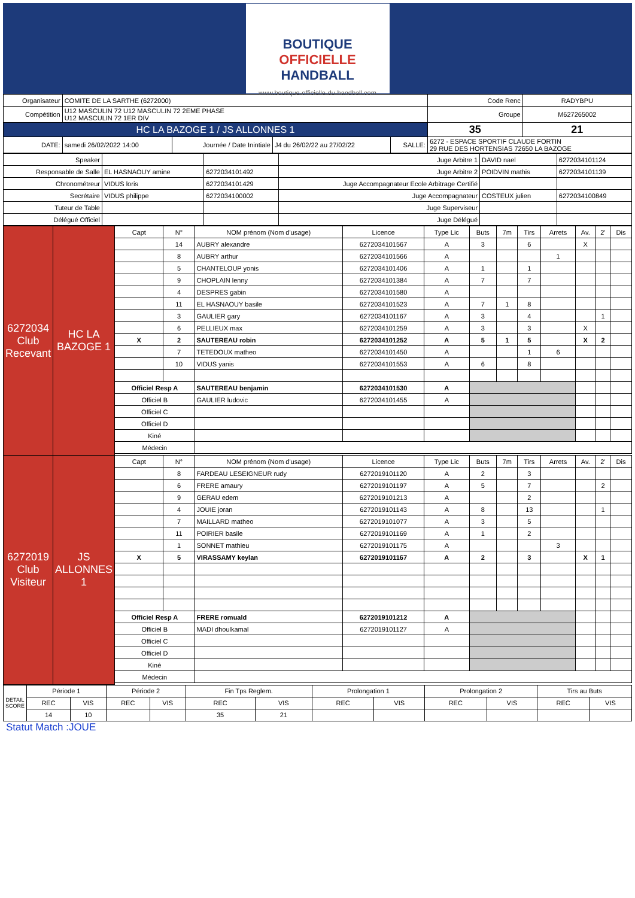BOUTIQUE
OFFICIELLE
HANDBALL
www.boutique-officielle-du-handball.com
| Organisateur | COMITE DE LA SARTHE (6272000) | | | | | Code Renc | RADYBPU |
| Compétition | U12 MASCULIN 72 U12 MASCULIN 72 2EME PHASE U12 MASCULIN 72 1ER DIV | | | | | Groupe | M627265002 |
| HC LA BAZOGE 1 / JS ALLONNES 1 | | | | | | 35 | 21 |
| DATE: | samedi 26/02/2022 14:00 | Journée / Date Inintiale | J4 du 26/02/22 au 27/02/22 | SALLE: | 6272 - ESPACE SPORTIF CLAUDE FORTIN 29 RUE DES HORTENSIAS 72650 LA BAZOGE | | |
| Speaker | | | Juge Arbitre 1 | DAVID nael | 6272034101124 |
| Responsable de Salle | EL HASNAOUY amine | 6272034101492 | Juge Arbitre 2 | POIDVIN mathis | 6272034101139 |
| Chronométreur | VIDUS loris | 6272034101429 | Juge Accompagnateur Ecole Arbitrage Certifié | | |
| Secrétaire | VIDUS philippe | 6272034100002 | Juge Accompagnateur | COSTEUX julien | 6272034100849 |
| Tuteur de Table | | | Juge Superviseur | | |
| Délégué Officiel | | | Juge Délégué | | |
| 6272034 Club Recevant | HC LA BAZOGE 1 | Capt | N° | NOM prénom (Nom d'usage) | Licence | Type Lic | Buts | 7m | Tirs | Arrets | Av. | 2' | Dis |
| | | | 14 | AUBRY alexandre | 6272034101567 | A | 3 | | 6 | | X | | |
| | | | 8 | AUBRY arthur | 6272034101566 | A | | | | 1 | | | |
| | | | 5 | CHANTELOUP yonis | 6272034101406 | A | 1 | | 1 | | | | |
| | | | 9 | CHOPLAIN lenny | 6272034101384 | A | 7 | | 7 | | | | |
| | | | 4 | DESPRES gabin | 6272034101580 | A | | | | | | | |
| | | | 11 | EL HASNAOUY basile | 6272034101523 | A | 7 | 1 | 8 | | | | |
| | | | 3 | GAULIER gary | 6272034101167 | A | 3 | | 4 | | | 1 | |
| | | | 6 | PELLIEUX max | 6272034101259 | A | 3 | | 3 | | X | | |
| | | X | 2 | SAUTEREAU robin | 6272034101252 | A | 5 | 1 | 5 | | X | 2 | |
| | | | 7 | TETEDOUX matheo | 6272034101450 | A | | | 1 | 6 | | | |
| | | | 10 | VIDUS yanis | 6272034101553 | A | 6 | | 8 | | | | |
| | | Officiel Resp A | | SAUTEREAU benjamin | 6272034101530 | A | | | | | | | |
| | | Officiel B | | GAULIER ludovic | 6272034101455 | A | | | | | | | |
| | | Officiel C | | | | | | | | | | | |
| | | Officiel D | | | | | | | | | | | |
| | | Kiné | | | | | | | | | | | |
| | | Médecin | | | | | | | | | | | |
| 6272019 Club Visiteur | JS ALLONNES 1 | Capt | N° | NOM prénom (Nom d'usage) | Licence | Type Lic | Buts | 7m | Tirs | Arrets | Av. | 2' | Dis |
| | | | 8 | FARDEAU LESEIGNEUR rudy | 6272019101120 | A | 2 | | 3 | | | | |
| | | | 6 | FRERE amaury | 6272019101197 | A | 5 | | 7 | | | 2 | |
| | | | 9 | GERAU edem | 6272019101213 | A | | | 2 | | | | |
| | | | 4 | JOUIE joran | 6272019101143 | A | 8 | | 13 | | | 1 | |
| | | | 7 | MAILLARD matheo | 6272019101077 | A | 3 | | 5 | | | | |
| | | | 11 | POIRIER basile | 6272019101169 | A | 1 | | 2 | | | | |
| | | | 1 | SONNET mathieu | 6272019101175 | A | | | | 3 | | | |
| | | X | 5 | VIRASSAMY keylan | 6272019101167 | A | 2 | | 3 | | X | 1 | |
| | | Officiel Resp A | | FRERE romuald | 6272019101212 | A | | | | | | | |
| | | Officiel B | | MADI dhoulkamal | 6272019101127 | A | | | | | | | |
| | | Officiel C | | | | | | | | | | | |
| | | Officiel D | | | | | | | | | | | |
| | | Kiné | | | | | | | | | | | |
| | | Médecin | | | | | | | | | | | |
| DETAIL SCORE | Période 1 | | Période 2 | | Fin Tps Reglem. | | Prolongation 1 | | Prolongation 2 | | Tirs au Buts | |
| | REC | VIS | REC | VIS | REC | VIS | REC | VIS | REC | VIS | REC | VIS |
| | 14 | 10 | | | 35 | 21 | | | | | | |
Statut Match :JOUE